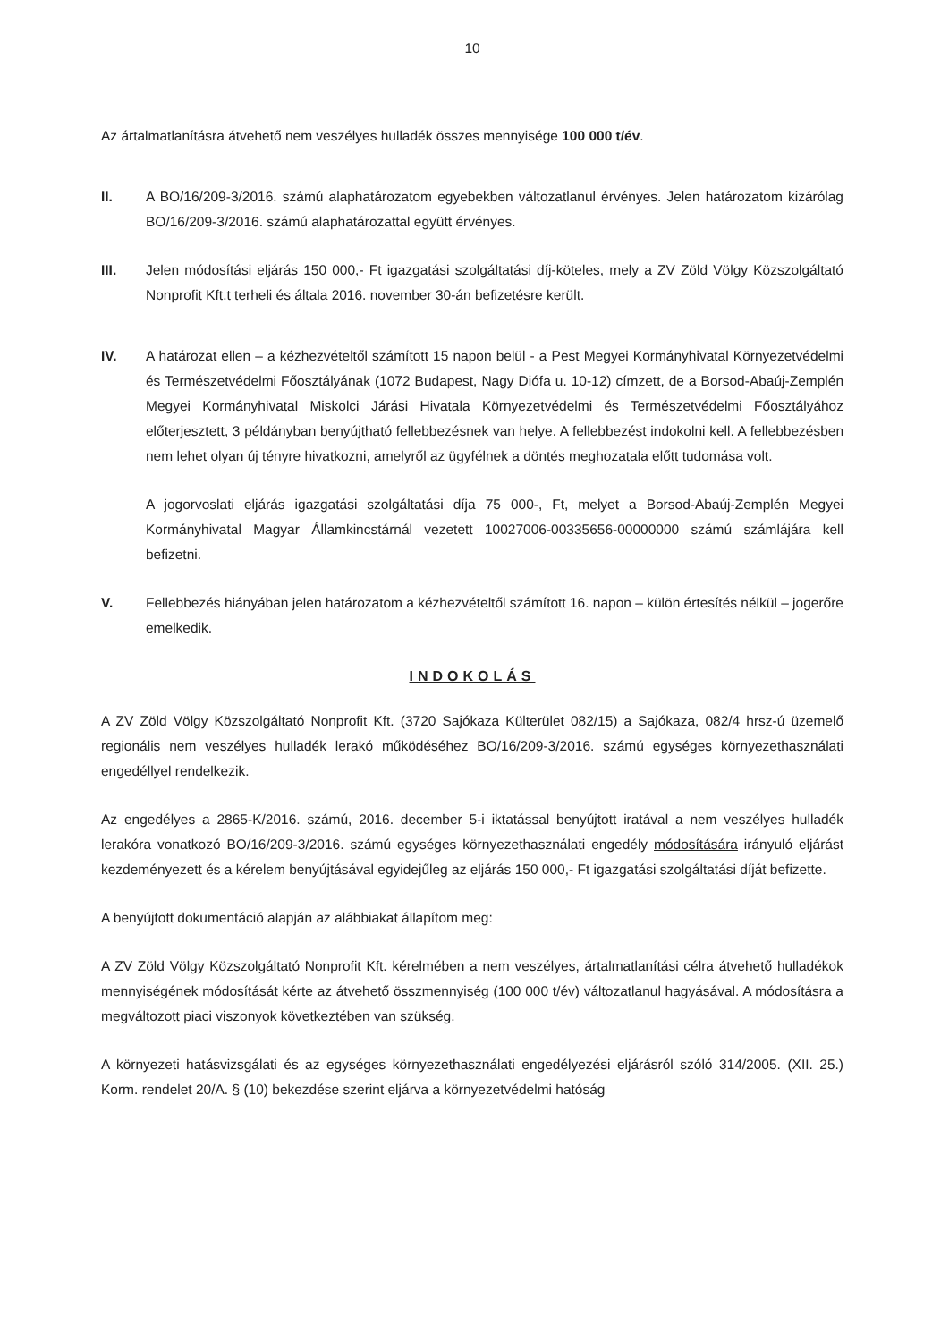10
Az ártalmatlanításra átvehető nem veszélyes hulladék összes mennyisége 100 000 t/év.
II. A BO/16/209-3/2016. számú alaphatározatom egyebekben változatlanul érvényes. Jelen határozatom kizárólag BO/16/209-3/2016. számú alaphatározattal együtt érvényes.
III. Jelen módosítási eljárás 150 000,- Ft igazgatási szolgáltatási díj-köteles, mely a ZV Zöld Völgy Közszolgáltató Nonprofit Kft.t terheli és általa 2016. november 30-án befizetésre került.
IV. A határozat ellen – a kézhezvételtől számított 15 napon belül - a Pest Megyei Kormányhivatal Környezetvédelmi és Természetvédelmi Főosztályának (1072 Budapest, Nagy Diófa u. 10-12) címzett, de a Borsod-Abaúj-Zemplén Megyei Kormányhivatal Miskolci Járási Hivatala Környezetvédelmi és Természetvédelmi Főosztályához előterjesztett, 3 példányban benyújtható fellebbezésnek van helye. A fellebbezést indokolni kell. A fellebbezésben nem lehet olyan új tényre hivatkozni, amelyről az ügyfélnek a döntés meghozatala előtt tudomása volt.
A jogorvoslati eljárás igazgatási szolgáltatási díja 75 000-, Ft, melyet a Borsod-Abaúj-Zemplén Megyei Kormányhivatal Magyar Államkincstárnál vezetett 10027006-00335656-00000000 számú számlájára kell befizetni.
V. Fellebbezés hiányában jelen határozatom a kézhezvételtől számított 16. napon – külön értesítés nélkül – jogerőre emelkedik.
INDOKOLÁS
A ZV Zöld Völgy Közszolgáltató Nonprofit Kft. (3720 Sajókaza Külterület 082/15) a Sajókaza, 082/4 hrsz-ú üzemelő regionális nem veszélyes hulladék lerakó működéséhez BO/16/209-3/2016. számú egységes környezethasználati engedéllyel rendelkezik.
Az engedélyes a 2865-K/2016. számú, 2016. december 5-i iktatással benyújtott iratával a nem veszélyes hulladék lerakóra vonatkozó BO/16/209-3/2016. számú egységes környezethasználati engedély módosítására irányuló eljárást kezdeményezett és a kérelem benyújtásával egyidejűleg az eljárás 150 000,- Ft igazgatási szolgáltatási díját befizette.
A benyújtott dokumentáció alapján az alábbiakat állapítom meg:
A ZV Zöld Völgy Közszolgáltató Nonprofit Kft. kérelmében a nem veszélyes, ártalmatlanítási célra átvehető hulladékok mennyiségének módosítását kérte az átvehető összmennyiség (100 000 t/év) változatlanul hagyásával. A módosításra a megváltozott piaci viszonyok következtében van szükség.
A környezeti hatásvizsgálati és az egységes környezethasználati engedélyezési eljárásról szóló 314/2005. (XII. 25.) Korm. rendelet 20/A. § (10) bekezdése szerint eljárva a környezetvédelmi hatóság